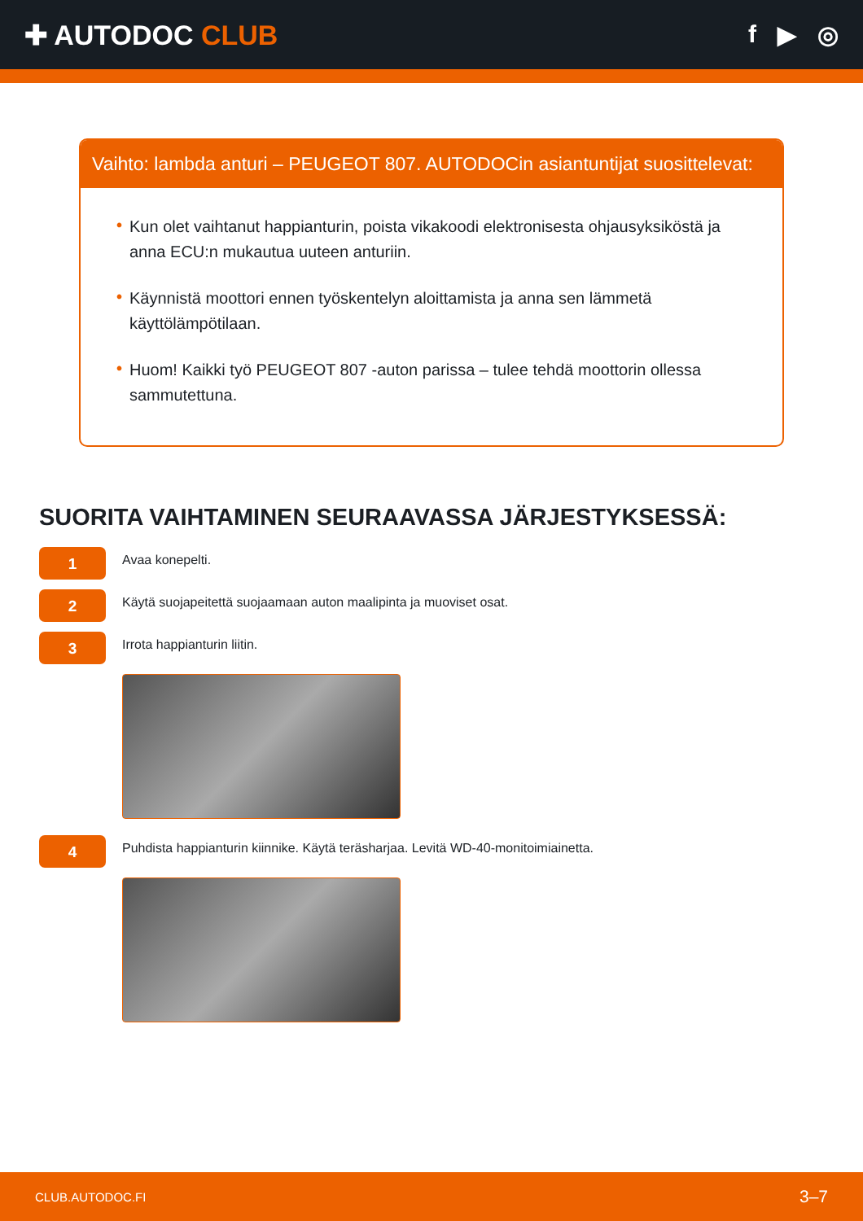✚ AUTODOC CLUB f ▶ ◎
Vaihto: lambda anturi – PEUGEOT 807. AUTODOCin asiantuntijat suosittelevat:
• Kun olet vaihtanut happianturin, poista vikakoodi elektronisesta ohjausyksiköstä ja anna ECU:n mukautua uuteen anturiin.
• Käynnistä moottori ennen työskentelyn aloittamista ja anna sen lämmetä käyttölämpötilaan.
• Huom! Kaikki työ PEUGEOT 807 -auton parissa – tulee tehdä moottorin ollessa sammutettuna.
SUORITA VAIHTAMINEN SEURAAVASSA JÄRJESTYKSESSÄ:
1
Avaa konepelti.
2
Käytä suojapeitettä suojaamaan auton maalipinta ja muoviset osat.
3
Irrota happianturin liitin.
4
Puhdista happianturin kiinnike. Käytä teräsharjaa. Levitä WD-40-monitoimiainetta.
CLUB.AUTODOC.FI 3–7